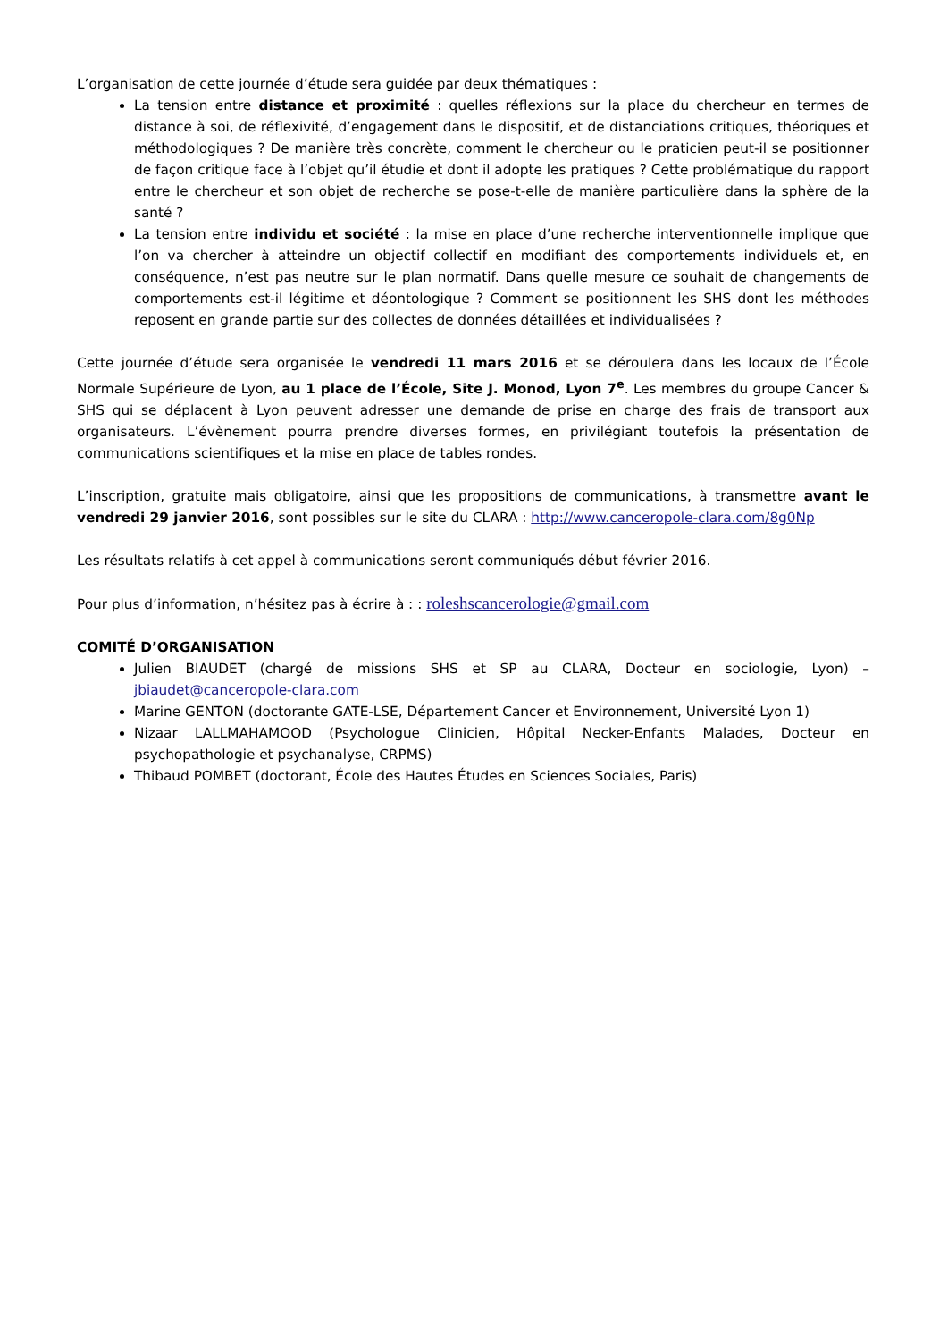L’organisation de cette journée d’étude sera guidée par deux thématiques :
La tension entre distance et proximité : quelles réflexions sur la place du chercheur en termes de distance à soi, de réflexivité, d’engagement dans le dispositif, et de distanciations critiques, théoriques et méthodologiques ? De manière très concrète, comment le chercheur ou le praticien peut-il se positionner de façon critique face à l’objet qu’il étudie et dont il adopte les pratiques ? Cette problématique du rapport entre le chercheur et son objet de recherche se pose-t-elle de manière particulière dans la sphère de la santé ?
La tension entre individu et société : la mise en place d’une recherche interventionnelle implique que l’on va chercher à atteindre un objectif collectif en modifiant des comportements individuels et, en conséquence, n’est pas neutre sur le plan normatif. Dans quelle mesure ce souhait de changements de comportements est-il légitime et déontologique ? Comment se positionnent les SHS dont les méthodes reposent en grande partie sur des collectes de données détaillées et individualisées ?
Cette journée d’étude sera organisée le vendredi 11 mars 2016 et se déroulera dans les locaux de l’École Normale Supérieure de Lyon, au 1 place de l’École, Site J. Monod, Lyon 7<sup>e</sup>. Les membres du groupe Cancer & SHS qui se déplacent à Lyon peuvent adresser une demande de prise en charge des frais de transport aux organisateurs. L’évènement pourra prendre diverses formes, en privilégiant toutefois la présentation de communications scientifiques et la mise en place de tables rondes.
L’inscription, gratuite mais obligatoire, ainsi que les propositions de communications, à transmettre avant le vendredi 29 janvier 2016, sont possibles sur le site du CLARA : http://www.canceropole-clara.com/8g0Np
Les résultats relatifs à cet appel à communications seront communiqués début février 2016.
Pour plus d’information, n’hésitez pas à écrire à : : roleshscancerologie@gmail.com
COMITÉ D’ORGANISATION
Julien BIAUDET (chargé de missions SHS et SP au CLARA, Docteur en sociologie, Lyon) – jbiaudet@canceropole-clara.com
Marine GENTON (doctorante GATE-LSE, Département Cancer et Environnement, Université Lyon 1)
Nizaar LALLMAHAMOOD (Psychologue Clinicien, Hôpital Necker-Enfants Malades, Docteur en psychopathologie et psychanalyse, CRPMS)
Thibaud POMBET (doctorant, École des Hautes Études en Sciences Sociales, Paris)